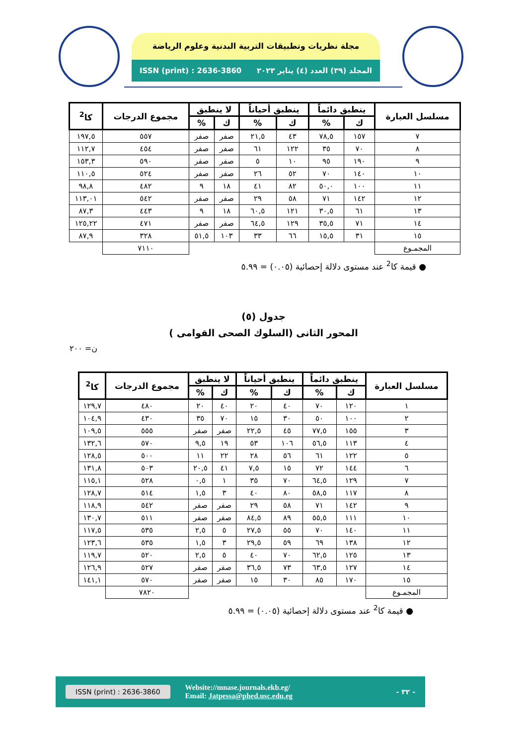مجلة نظريات وتطبيقات التربية البدنية وعلوم الرياضة
المجلد (٣٩) العدد (٤) يناير ٢٠٢٣ ISSN (print) : 2636-3860
| مسلسل العبارة | ينطبق دائماً | | ينطبق أحياناً | | لا ينطبق | | مجموع الدرجات | كا<sup>2</sup> |
| --- | --- | --- | --- | --- | --- | --- | --- | --- |
| | ك | % | ك | % | ك | % | | |
| ٧ | ١٥٧ | ٧٨,٥ | ٤٣ | ٢١,٥ | صفر | صفر | ٥٥٧ | ١٩٧,٥ |
| ٨ | ٧٠ | ٣٥ | ١٢٢ | ٦١ | صفر | صفر | ٤٥٤ | ١١٢,٧ |
| ٩ | ١٩٠ | ٩٥ | ١٠ | ٥ | صفر | صفر | ٥٩٠ | ١٥٣,٣ |
| ١٠ | ١٤٠ | ٧٠ | ٥٢ | ٢٦ | صفر | صفر | ٥٢٤ | ١١٠,٥ |
| ١١ | ١٠٠ | ٥٠,٠ | ٨٢ | ٤١ | ١٨ | ٩ | ٤٨٢ | ٩٨,٨ |
| ١٢ | ١٤٢ | ٧١ | ٥٨ | ٢٩ | صفر | صفر | ٥٤٢ | ١١٣,٠١ |
| ١٣ | ٦١ | ٣٠,٥ | ١٢١ | ٦٠,٥ | ١٨ | ٩ | ٤٤٣ | ٨٧,٣ |
| ١٤ | ٧١ | ٣٥,٥ | ١٢٩ | ٦٤,٥ | صفر | صفر | ٤٧١ | ١٢٥,٢٢ |
| ١٥ | ٣١ | ١٥,٥ | ٦٦ | ٣٣ | ١٠٣ | ٥١,٥ | ٣٢٨ | ٨٧,٩ |
| المجمـوع | | | | | | | ٧١١٠ | |
● قيمة كا<sup>2</sup> عند مستوى دلالة إحصائية (٠.٠٥) = ٥.٩٩
جدول (٥)
المحور الثانى (السلوك الصحى القوامى )
ن= ٢٠٠
| مسلسل العبارة | ينطبق دائماً | | ينطبق أحياناً | | لا ينطبق | | مجموع الدرجات | كا<sup>2</sup> |
| --- | --- | --- | --- | --- | --- | --- | --- | --- |
| | ك | % | ك | % | ك | % | | |
| ١ | ١٢٠ | ٧٠ | ٤٠ | ٢٠ | ٤٠ | ٢٠ | ٤٨٠ | ١٢٩,٧ |
| ٢ | ١٠٠ | ٥٠ | ٣٠ | ١٥ | ٧٠ | ٣٥ | ٤٣٠ | ١٠٤,٩ |
| ٣ | ١٥٥ | ٧٧,٥ | ٤٥ | ٢٢,٥ | صفر | صفر | ٥٥٥ | ١٠٩,٥ |
| ٤ | ١١٣ | ٥٦,٥ | ١٠٦ | ٥٣ | ١٩ | ٩,٥ | ٥٧٠ | ١٣٢,٦ |
| ٥ | ١٢٢ | ٦١ | ٥٦ | ٢٨ | ٢٢ | ١١ | ٥٠٠ | ١٢٨,٥ |
| ٦ | ١٤٤ | ٧٢ | ١٥ | ٧,٥ | ٤١ | ٢٠,٥ | ٥٠٣ | ١٣١,٨ |
| ٧ | ١٢٩ | ٦٤,٥ | ٧٠ | ٣٥ | ١ | ٠,٥ | ٥٢٨ | ١١٥,١ |
| ٨ | ١١٧ | ٥٨,٥ | ٨٠ | ٤٠ | ٣ | ١,٥ | ٥١٤ | ١٢٨,٧ |
| ٩ | ١٤٢ | ٧١ | ٥٨ | ٢٩ | صفر | صفر | ٥٤٢ | ١١٨,٩ |
| ١٠ | ١١١ | ٥٥,٥ | ٨٩ | ٨٤,٥ | صفر | صفر | ٥١١ | ١٣٠,٧ |
| ١١ | ١٤٠ | ٧٠ | ٥٥ | ٢٧,٥ | ٥ | ٢,٥ | ٥٣٥ | ١١٧,٥ |
| ١٢ | ١٣٨ | ٦٩ | ٥٩ | ٢٩,٥ | ٣ | ١,٥ | ٥٣٥ | ١٢٣,٦ |
| ١٣ | ١٢٥ | ٦٢,٥ | ٧٠ | ٤٠ | ٥ | ٢,٥ | ٥٢٠ | ١١٩,٧ |
| ١٤ | ١٢٧ | ٦٣,٥ | ٧٣ | ٣٦,٥ | صفر | صفر | ٥٢٧ | ١٢٦,٩ |
| ١٥ | ١٧٠ | ٨٥ | ٣٠ | ١٥ | صفر | صفر | ٥٧٠ | ١٤١,١ |
| المجمـوع | | | | | | | ٧٨٢٠ | |
● قيمة كا<sup>2</sup> عند مستوى دلالة إحصائية (٠.٠٥) = ٥.٩٩
- ٣٢ - Website://mnase.journals.ekb.eg/
Email: Jatpessa@phed.usc.edu.eg ISSN (print) : 2636-3860